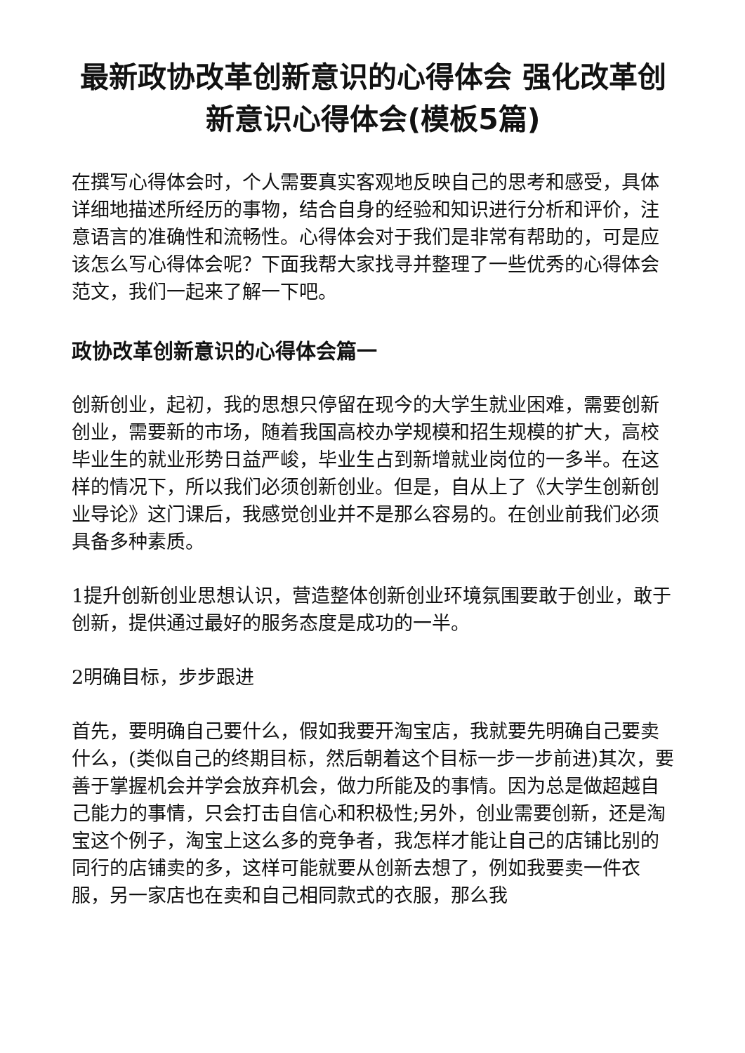最新政协改革创新意识的心得体会 强化改革创新意识心得体会(模板5篇)
在撰写心得体会时，个人需要真实客观地反映自己的思考和感受，具体详细地描述所经历的事物，结合自身的经验和知识进行分析和评价，注意语言的准确性和流畅性。心得体会对于我们是非常有帮助的，可是应该怎么写心得体会呢？下面我帮大家找寻并整理了一些优秀的心得体会范文，我们一起来了解一下吧。
政协改革创新意识的心得体会篇一
创新创业，起初，我的思想只停留在现今的大学生就业困难，需要创新创业，需要新的市场，随着我国高校办学规模和招生规模的扩大，高校毕业生的就业形势日益严峻，毕业生占到新增就业岗位的一多半。在这样的情况下，所以我们必须创新创业。但是，自从上了《大学生创新创业导论》这门课后，我感觉创业并不是那么容易的。在创业前我们必须具备多种素质。
1提升创新创业思想认识，营造整体创新创业环境氛围要敢于创业，敢于创新，提供通过最好的服务态度是成功的一半。
2明确目标，步步跟进
首先，要明确自己要什么，假如我要开淘宝店，我就要先明确自己要卖什么，(类似自己的终期目标，然后朝着这个目标一步一步前进)其次，要善于掌握机会并学会放弃机会，做力所能及的事情。因为总是做超越自己能力的事情，只会打击自信心和积极性;另外，创业需要创新，还是淘宝这个例子，淘宝上这么多的竞争者，我怎样才能让自己的店铺比别的同行的店铺卖的多，这样可能就要从创新去想了，例如我要卖一件衣服，另一家店也在卖和自己相同款式的衣服，那么我